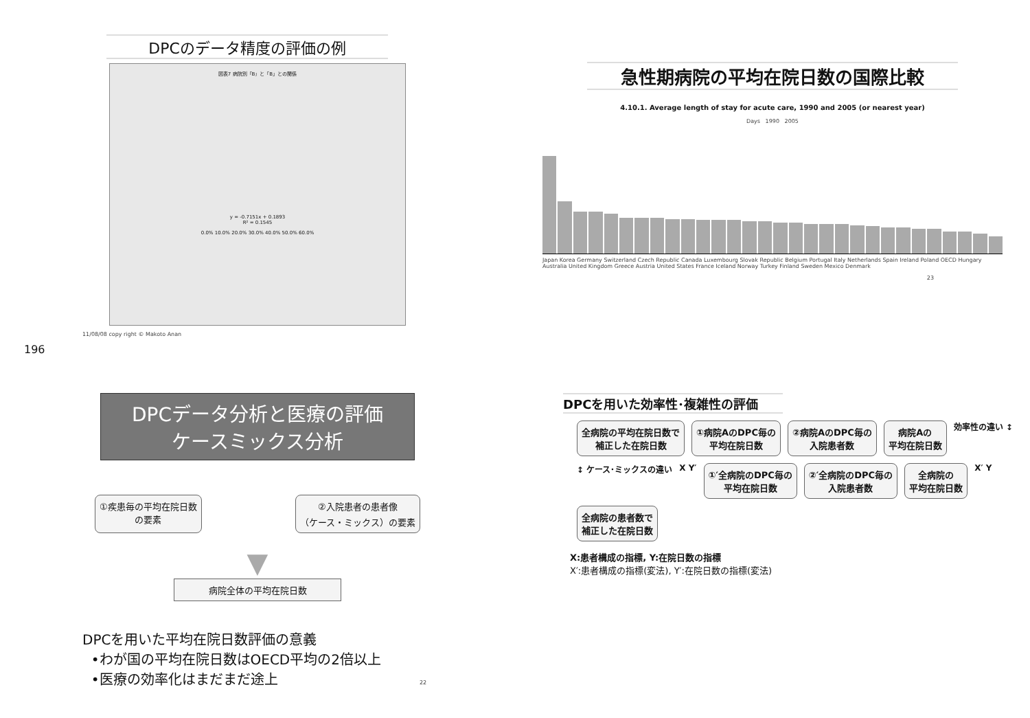DPCのデータ精度の評価の例
図表7 病院別「B」と「B」との関係
y = -0.7151x + 0.1893
R² = 0.1545
0.0% 10.0% 20.0% 30.0% 40.0% 50.0% 60.0%
11/08/08 copy right © Makoto Anan
196
急性期病院の平均在院日数の国際比較
4.10.1. Average length of stay for acute care, 1990 and 2005 (or nearest year)
Days 1990 2005
Japan Korea Germany Switzerland Czech Republic Canada Luxembourg Slovak Republic Belgium Portugal Italy Netherlands Spain Ireland Poland OECD Hungary Australia United Kingdom Greece Austria United States France Iceland Norway Turkey Finland Sweden Mexico Denmark
23
DPCデータ分析と医療の評価
ケースミックス分析
①疾患毎の平均在院日数
の要素
②入院患者の患者像
（ケース・ミックス）の要素
▼
病院全体の平均在院日数
DPCを用いた平均在院日数評価の意義
•わが国の平均在院日数はOECD平均の2倍以上
•医療の効率化はまだまだ途上 22
DPCを用いた効率性･複雑性の評価
全病院の平均在院日数で
補正した在院日数
①病院AのDPC毎の
平均在院日数
②病院AのDPC毎の
入院患者数
病院Aの
平均在院日数
効率性の違い ↕ ↕ ケース･ミックスの違い X Y′
①′全病院のDPC毎の
平均在院日数
②′全病院のDPC毎の
入院患者数
全病院の
平均在院日数
X′ Y
全病院の患者数で
補正した在院日数
X:患者構成の指標, Y:在院日数の指標
X′:患者構成の指標(変法), Y′:在院日数の指標(変法)